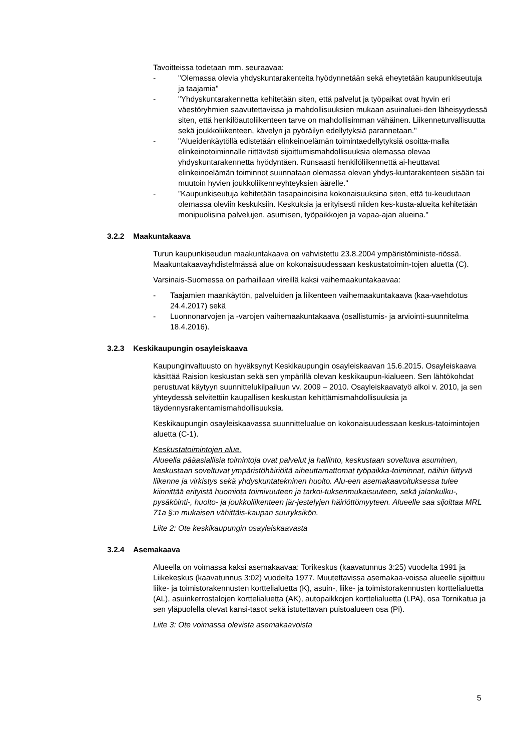Tavoitteissa todetaan mm. seuraavaa:
- "Olemassa olevia yhdyskuntarakenteita hyödynnetään sekä eheytetään kaupunkiseutuja ja taajamia"
- "Yhdyskuntarakennetta kehitetään siten, että palvelut ja työpaikat ovat hyvin eri väestöryhmien saavutettavissa ja mahdollisuuksien mukaan asuinaluei-den läheisyydessä siten, että henkilöautoliikenteen tarve on mahdollisimman vähäinen. Liikenneturvallisuutta sekä joukkoliikenteen, kävelyn ja pyöräilyn edellytyksiä parannetaan."
- "Alueidenkäytöllä edistetään elinkeinoelämän toimintaedellytyksiä osoitta-malla elinkeinotoiminnalle riittävästi sijoittumismahdollisuuksia olemassa olevaa yhdyskuntarakennetta hyödyntäen. Runsaasti henkilöliikennettä ai-heuttavat elinkeinoelämän toiminnot suunnataan olemassa olevan yhdys-kuntarakenteen sisään tai muutoin hyvien joukkoliikenneyhteyksien äärelle."
-”Kaupunkiseutuja kehitetään tasapainoisina kokonaisuuksina siten, että tu-keudutaan olemassa oleviin keskuksiin. Keskuksia ja erityisesti niiden kes-kusta-alueita kehitetään monipuolisina palvelujen, asumisen, työpaikkojen ja vapaa-ajan alueina."
3.2.2 Maakuntakaava
Turun kaupunkiseudun maakuntakaava on vahvistettu 23.8.2004 ympäristöministe-riössä. Maakuntakaavayhdistelmässä alue on kokonaisuudessaan keskustatoimin-tojen aluetta (C).
Varsinais-Suomessa on parhaillaan vireillä kaksi vaihemaakuntakaavaa:
- Taajamien maankäytön, palveluiden ja liikenteen vaihemaakuntakaava (kaa-vaehdotus 24.4.2017) sekä
- Luonnonarvojen ja -varojen vaihemaakuntakaava (osallistumis- ja arviointi-suunnitelma 18.4.2016).
3.2.3 Keskikaupungin osayleiskaava
Kaupunginvaltuusto on hyväksynyt Keskikaupungin osayleiskaavan 15.6.2015. Osayleiskaava käsittää Raision keskustan sekä sen ympärillä olevan keskikaupun-kialueen. Sen lähtökohdat perustuvat käytyyn suunnittelukilpailuun vv. 2009 – 2010. Osayleiskaavatyö alkoi v. 2010, ja sen yhteydessä selvitettiin kaupallisen keskustan kehittämismahdollisuuksia ja täydennysrakentamismahdollisuuksia.
Keskikaupungin osayleiskaavassa suunnittelualue on kokonaisuudessaan keskus-tatoimintojen aluetta (C-1).
Keskustatoimintojen alue.
Alueella pääasiallisia toimintoja ovat palvelut ja hallinto, keskustaan soveltuva asuminen, keskustaan soveltuvat ympäristöhäiriöitä aiheuttamattomat työpaikka-toiminnat, näihin liittyvä liikenne ja virkistys sekä yhdyskuntatekninen huolto. Alu-een asemakaavoituksessa tulee kiinnittää erityistä huomiota toimivuuteen ja tarkoi-tuksenmukaisuuteen, sekä jalankulku-, pysäköinti-, huolto- ja joukkoliikenteen jär-jestelyjen häiriöttömyyteen. Alueelle saa sijoittaa MRL 71a §:n mukaisen vähittäis-kaupan suuryksikön.
Liite 2: Ote keskikaupungin osayleiskaavasta
3.2.4 Asemakaava
Alueella on voimassa kaksi asemakaavaa: Torikeskus (kaavatunnus 3:25) vuodelta 1991 ja Liikekeskus (kaavatunnus 3:02) vuodelta 1977. Muutettavissa asemakaa-voissa alueelle sijoittuu liike- ja toimistorakennusten korttelialuetta (K), asuin-, liike- ja toimistorakennusten korttelialuetta (AL), asuinkerrostalojen korttelialuetta (AK), autopaikkojen korttelialuetta (LPA), osa Tornikatua ja sen yläpuolella olevat kansi-tasot sekä istutettavan puistoalueen osa (Pi).
Liite 3: Ote voimassa olevista asemakaavoista
5